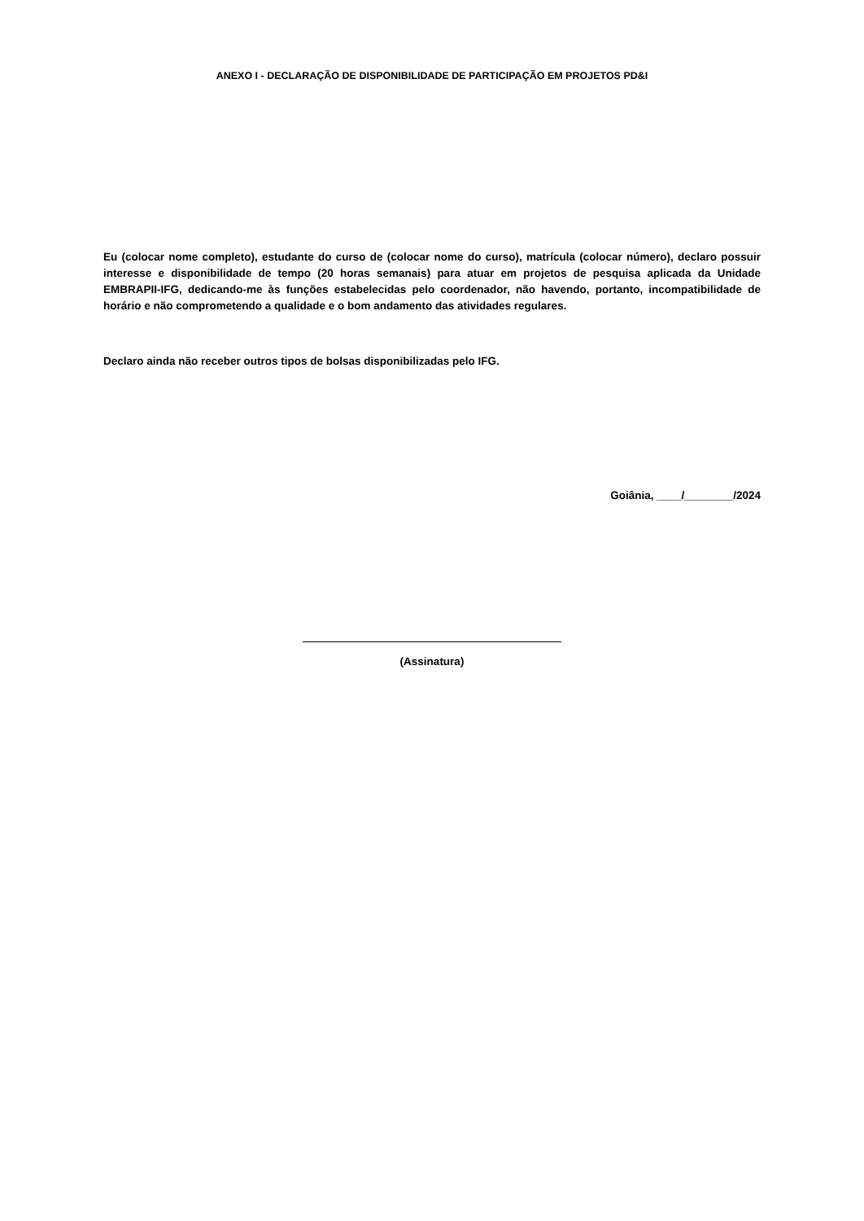ANEXO I - DECLARAÇÃO DE DISPONIBILIDADE DE PARTICIPAÇÃO EM PROJETOS PD&I
Eu (colocar nome completo), estudante do curso de (colocar nome do curso), matrícula (colocar número), declaro possuir interesse e disponibilidade de tempo (20 horas semanais) para atuar em projetos de pesquisa aplicada da Unidade EMBRAPII-IFG, dedicando-me às funções estabelecidas pelo coordenador, não havendo, portanto, incompatibilidade de horário e não comprometendo a qualidade e o bom andamento das atividades regulares.
Declaro ainda não receber outros tipos de bolsas disponibilizadas pelo IFG.
Goiânia, ____/________/2024
(Assinatura)